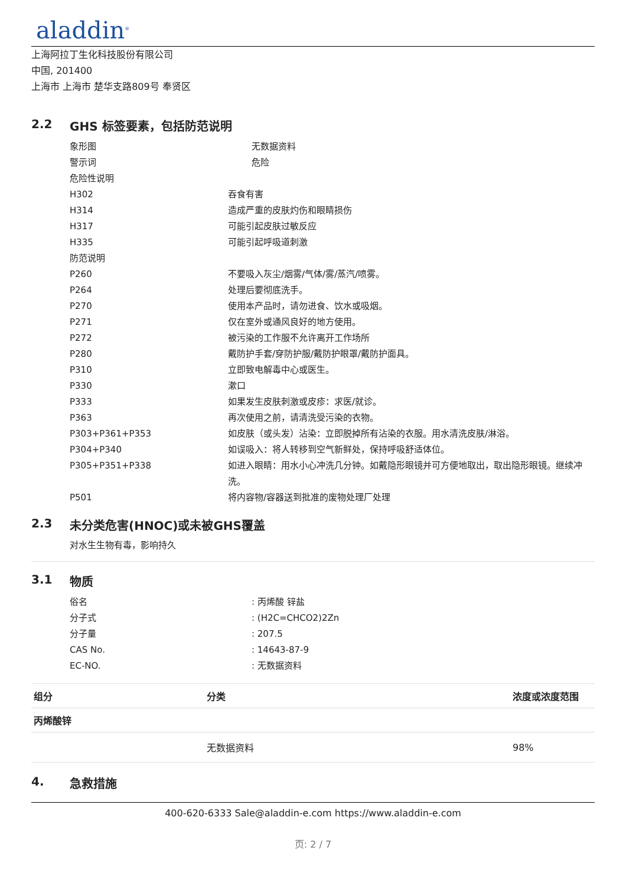aladdin<sup>®</sup>
上海阿拉丁生化科技股份有限公司
中国, 201400
上海市 上海市 楚华支路809号 奉贤区
2.2 GHS 标签要素，包括防范说明
象形图 无数据资料
警示词 危险
危险性说明
H302 吞食有害
H314 造成严重的皮肤灼伤和眼睛损伤
H317 可能引起皮肤过敏反应
H335 可能引起呼吸道刺激
防范说明
P260 不要吸入灰尘/烟雾/气体/雾/蒸汽/喷雾。
P264 处理后要彻底洗手。
P270 使用本产品时，请勿进食、饮水或吸烟。
P271 仅在室外或通风良好的地方使用。
P272 被污染的工作服不允许离开工作场所
P280 戴防护手套/穿防护服/戴防护眼罩/戴防护面具。
P310 立即致电解毒中心或医生。
P330 漱口
P333 如果发生皮肤刺激或皮疹：求医/就诊。
P363 再次使用之前，请清洗受污染的衣物。
P303+P361+P353 如皮肤（或头发）沾染：立即脱掉所有沾染的衣服。用水清洗皮肤/淋浴。
P304+P340 如误吸入：将人转移到空气新鲜处，保持呼吸舒适体位。
P305+P351+P338 如进入眼睛：用水小心冲洗几分钟。如戴隐形眼镜并可方便地取出，取出隐形眼镜。继续冲洗。
P501 将内容物/容器送到批准的废物处理厂处理
2.3 未分类危害(HNOC)或未被GHS覆盖
对水生生物有毒，影响持久
3.1 物质
俗名 : 丙烯酸 锌盐
分子式 : (H2C=CHCO2)2Zn
分子量 : 207.5
CAS No. : 14643-87-9
EC-NO. : 无数据资料
| 组分 | 分类 | 浓度或浓度范围 |
| --- | --- | --- |
| 丙烯酸锌 | | |
| | 无数据资料 | 98% |
4. 急救措施
400-620-6333 Sale@aladdin-e.com https://www.aladdin-e.com
页: 2 / 7